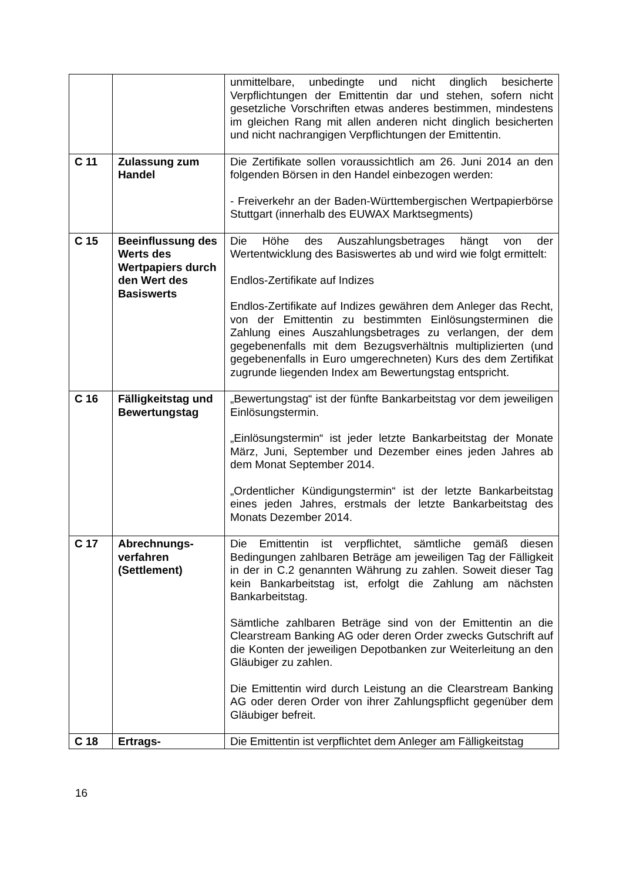| | | unmittelbare, unbedingte und nicht dinglich besicherte Verpflichtungen der Emittentin dar und stehen, sofern nicht gesetzliche Vorschriften etwas anderes bestimmen, mindestens im gleichen Rang mit allen anderen nicht dinglich besicherten und nicht nachrangigen Verpflichtungen der Emittentin. |
| C 11 | Zulassung zum Handel | Die Zertifikate sollen voraussichtlich am 26. Juni 2014 an den folgenden Börsen in den Handel einbezogen werden: - Freiverkehr an der Baden-Württembergischen Wertpapierbörse Stuttgart (innerhalb des EUWAX Marktsegments) |
| C 15 | Beeinflussung des Werts des Wertpapiers durch den Wert des Basiswerts | Die Höhe des Auszahlungsbetrages hängt von der Wertentwicklung des Basiswertes ab und wird wie folgt ermittelt: Endlos-Zertifikate auf Indizes Endlos-Zertifikate auf Indizes gewähren dem Anleger das Recht, von der Emittentin zu bestimmten Einlösungsterminen die Zahlung eines Auszahlungsbetrages zu verlangen, der dem gegebenenfalls mit dem Bezugsverhältnis multiplizierten (und gegebenenfalls in Euro umgerechneten) Kurs des dem Zertifikat zugrunde liegenden Index am Bewertungstag entspricht. |
| C 16 | Fälligkeitstag und Bewertungstag | „Bewertungstag“ ist der fünfte Bankarbeitstag vor dem jeweiligen Einlösungstermin. „Einlösungstermin“ ist jeder letzte Bankarbeitstag der Monate März, Juni, September und Dezember eines jeden Jahres ab dem Monat September 2014. „Ordentlicher Kündigungstermin“ ist der letzte Bankarbeitstag eines jeden Jahres, erstmals der letzte Bankarbeitstag des Monats Dezember 2014. |
| C 17 | Abrechnungs-verfahren (Settlement) | Die Emittentin ist verpflichtet, sämtliche gemäß diesen Bedingungen zahlbaren Beträge am jeweiligen Tag der Fälligkeit in der in C.2 genannten Währung zu zahlen. Soweit dieser Tag kein Bankarbeitstag ist, erfolgt die Zahlung am nächsten Bankarbeitstag. Sämtliche zahlbaren Beträge sind von der Emittentin an die Clearstream Banking AG oder deren Order zwecks Gutschrift auf die Konten der jeweiligen Depotbanken zur Weiterleitung an den Gläubiger zu zahlen. Die Emittentin wird durch Leistung an die Clearstream Banking AG oder deren Order von ihrer Zahlungspflicht gegenüber dem Gläubiger befreit. |
| C 18 | Ertrags- | Die Emittentin ist verpflichtet dem Anleger am Fälligkeitstag |
16